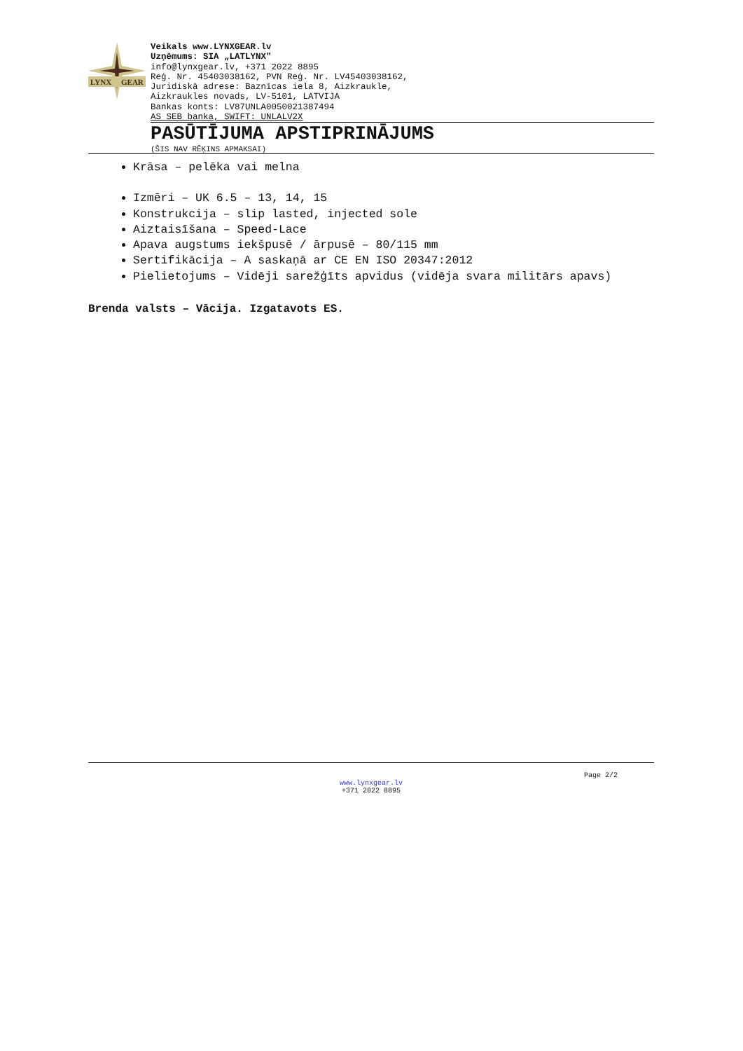LYNX
GEAR
Veikals www.LYNXGEAR.lv
Uzņēmums: SIA „LATLYNX"
info@lynxgear.lv, +371 2022 8895
Reģ. Nr. 45403038162, PVN Reģ. Nr. LV45403038162,
Juridiskā adrese: Baznīcas iela 8, Aizkraukle,
Aizkraukles novads, LV-5101, LATVIJA
Bankas konts: LV87UNLA0050021387494
AS SEB banka, SWIFT: UNLALV2X
PASŪTĪJUMA APSTIPRINĀJUMS
(ŠIS NAV RĒĶINS APMAKSAI)
Krāsa – pelēka vai melna
Izmēri – UK 6.5 – 13, 14, 15
Konstrukcija – slip lasted, injected sole
Aiztaisīšana – Speed-Lace
Apava augstums iekšpusē / ārpusē – 80/115 mm
Sertifikācija – A saskaņā ar CE EN ISO 20347:2012
Pielietojums – Vidēji sarežģīts apvidus (vidēja svara militārs apavs)
Brenda valsts – Vācija. Izgatavots ES.
Page 2/2
www.lynxgear.lv
+371 2022 8895